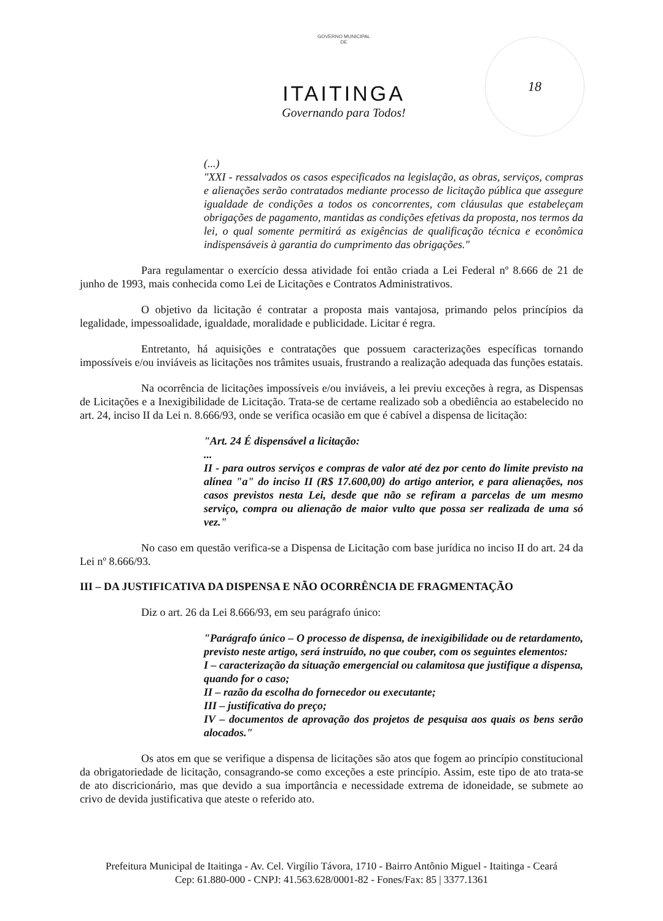GOVERNO MUNICIPAL
DE
ITAITINGA
Governando para Todos!
18
(...)
"XXI - ressalvados os casos especificados na legislação, as obras, serviços, compras e alienações serão contratados mediante processo de licitação pública que assegure igualdade de condições a todos os concorrentes, com cláusulas que estabeleçam obrigações de pagamento, mantidas as condições efetivas da proposta, nos termos da lei, o qual somente permitirá as exigências de qualificação técnica e econômica indispensáveis à garantia do cumprimento das obrigações."
Para regulamentar o exercício dessa atividade foi então criada a Lei Federal nº 8.666 de 21 de junho de 1993, mais conhecida como Lei de Licitações e Contratos Administrativos.
O objetivo da licitação é contratar a proposta mais vantajosa, primando pelos princípios da legalidade, impessoalidade, igualdade, moralidade e publicidade. Licitar é regra.
Entretanto, há aquisições e contratações que possuem caracterizações específicas tornando impossíveis e/ou inviáveis as licitações nos trâmites usuais, frustrando a realização adequada das funções estatais.
Na ocorrência de licitações impossíveis e/ou inviáveis, a lei previu exceções à regra, as Dispensas de Licitações e a Inexigibilidade de Licitação. Trata-se de certame realizado sob a obediência ao estabelecido no art. 24, inciso II da Lei n. 8.666/93, onde se verifica ocasião em que é cabível a dispensa de licitação:
"Art. 24 É dispensável a licitação:
...
II - para outros serviços e compras de valor até dez por cento do limite previsto na alínea "a" do inciso II (R$ 17.600,00) do artigo anterior, e para alienações, nos casos previstos nesta Lei, desde que não se refiram a parcelas de um mesmo serviço, compra ou alienação de maior vulto que possa ser realizada de uma só vez."
No caso em questão verifica-se a Dispensa de Licitação com base jurídica no inciso II do art. 24 da Lei nº 8.666/93.
III – DA JUSTIFICATIVA DA DISPENSA E NÃO OCORRÊNCIA DE FRAGMENTAÇÃO
Diz o art. 26 da Lei 8.666/93, em seu parágrafo único:
"Parágrafo único – O processo de dispensa, de inexigibilidade ou de retardamento, previsto neste artigo, será instruído, no que couber, com os seguintes elementos:
I – caracterização da situação emergencial ou calamitosa que justifique a dispensa, quando for o caso;
II – razão da escolha do fornecedor ou executante;
III – justificativa do preço;
IV – documentos de aprovação dos projetos de pesquisa aos quais os bens serão alocados."
Os atos em que se verifique a dispensa de licitações são atos que fogem ao princípio constitucional da obrigatoriedade de licitação, consagrando-se como exceções a este princípio. Assim, este tipo de ato trata-se de ato discricionário, mas que devido a sua importância e necessidade extrema de idoneidade, se submete ao crivo de devida justificativa que ateste o referido ato.
Prefeitura Municipal de Itaitinga - Av. Cel. Virgílio Távora, 1710 - Bairro Antônio Miguel - Itaitinga - Ceará
Cep: 61.880-000 - CNPJ: 41.563.628/0001-82 - Fones/Fax: 85 | 3377.1361